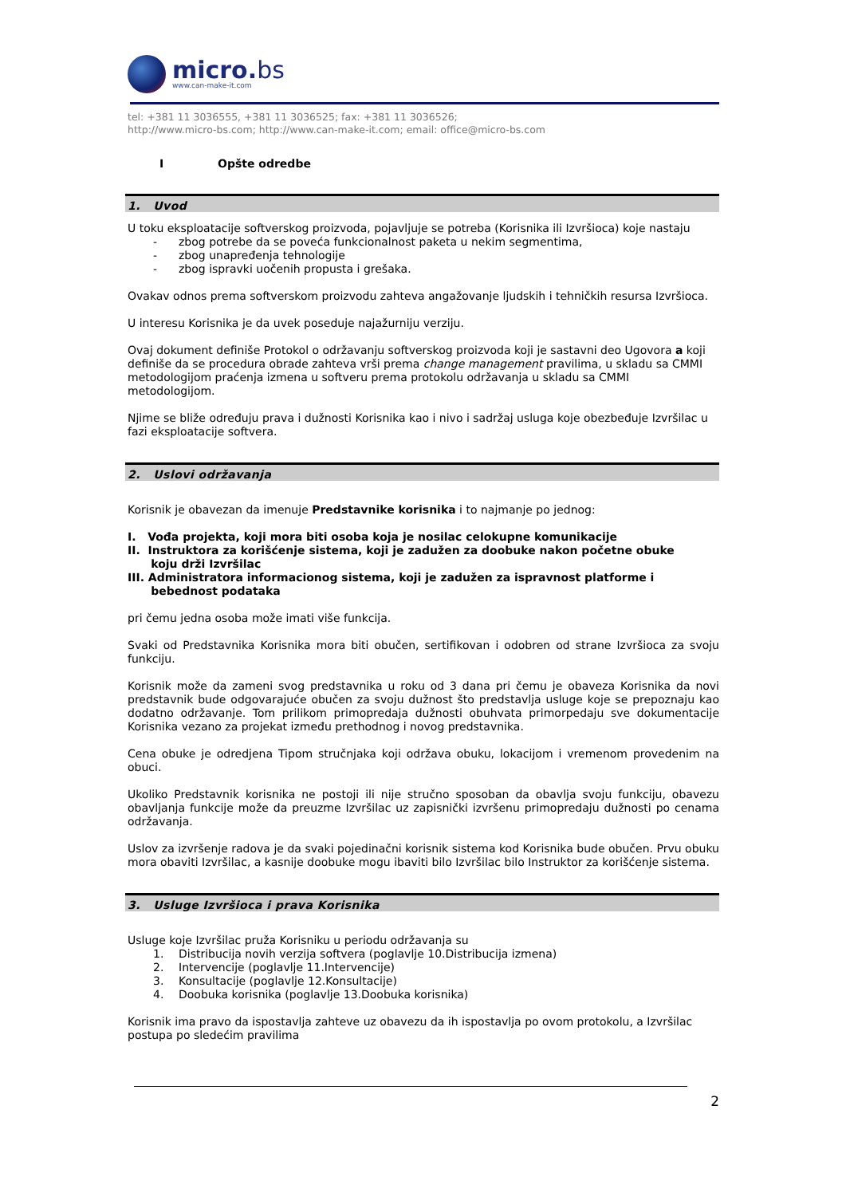micro.bs
www.can-make-it.com
tel: +381 11 3036555, +381 11 3036525; fax: +381 11 3036526;
http://www.micro-bs.com; http://www.can-make-it.com; email: office@micro-bs.com
I Opšte odredbe
1. Uvod
U toku eksploatacije softverskog proizvoda, pojavljuje se potreba (Korisnika ili Izvršioca) koje nastaju
- zbog potrebe da se poveća funkcionalnost paketa u nekim segmentima,
- zbog unapređenja tehnologije
- zbog ispravki uočenih propusta i grešaka.
Ovakav odnos prema softverskom proizvodu zahteva angažovanje ljudskih i tehničkih resursa Izvršioca.
U interesu Korisnika je da uvek poseduje najažurniju verziju.
Ovaj dokument definiše Protokol o održavanju softverskog proizvoda koji je sastavni deo Ugovora a koji definiše da se procedura obrade zahteva vrši prema change management pravilima, u skladu sa CMMI metodologijom praćenja izmena u softveru prema protokolu održavanja u skladu sa CMMI metodologijom.
Njime se bliže određuju prava i dužnosti Korisnika kao i nivo i sadržaj usluga koje obezbeđuje Izvršilac u fazi eksploatacije softvera.
2. Uslovi održavanja
Korisnik je obavezan da imenuje Predstavnike korisnika i to najmanje po jednog:
I. Vođa projekta, koji mora biti osoba koja je nosilac celokupne komunikacije
II. Instruktora za korišćenje sistema, koji je zadužen za doobuke nakon početne obuke
koju drži Izvršilac
III. Administratora informacionog sistema, koji je zadužen za ispravnost platforme i
bebednost podataka
pri čemu jedna osoba može imati više funkcija.
Svaki od Predstavnika Korisnika mora biti obučen, sertifikovan i odobren od strane Izvršioca za svoju funkciju.
Korisnik može da zameni svog predstavnika u roku od 3 dana pri čemu je obaveza Korisnika da novi predstavnik bude odgovarajuće obučen za svoju dužnost što predstavlja usluge koje se prepoznaju kao dodatno održavanje. Tom prilikom primopredaja dužnosti obuhvata primorpedaju sve dokumentacije Korisnika vezano za projekat između prethodnog i novog predstavnika.
Cena obuke je odredjena Tipom stručnjaka koji održava obuku, lokacijom i vremenom provedenim na obuci.
Ukoliko Predstavnik korisnika ne postoji ili nije stručno sposoban da obavlja svoju funkciju, obavezu obavljanja funkcije može da preuzme Izvršilac uz zapisnički izvršenu primopredaju dužnosti po cenama održavanja.
Uslov za izvršenje radova je da svaki pojedinačni korisnik sistema kod Korisnika bude obučen. Prvu obuku mora obaviti Izvršilac, a kasnije doobuke mogu ibaviti bilo Izvršilac bilo Instruktor za korišćenje sistema.
3. Usluge Izvršioca i prava Korisnika
Usluge koje Izvršilac pruža Korisniku u periodu održavanja su
1. Distribucija novih verzija softvera (poglavlje 10.Distribucija izmena)
2. Intervencije (poglavlje 11.Intervencije)
3. Konsultacije (poglavlje 12.Konsultacije)
4. Doobuka korisnika (poglavlje 13.Doobuka korisnika)
Korisnik ima pravo da ispostavlja zahteve uz obavezu da ih ispostavlja po ovom protokolu, a Izvršilac postupa po sledećim pravilima
2